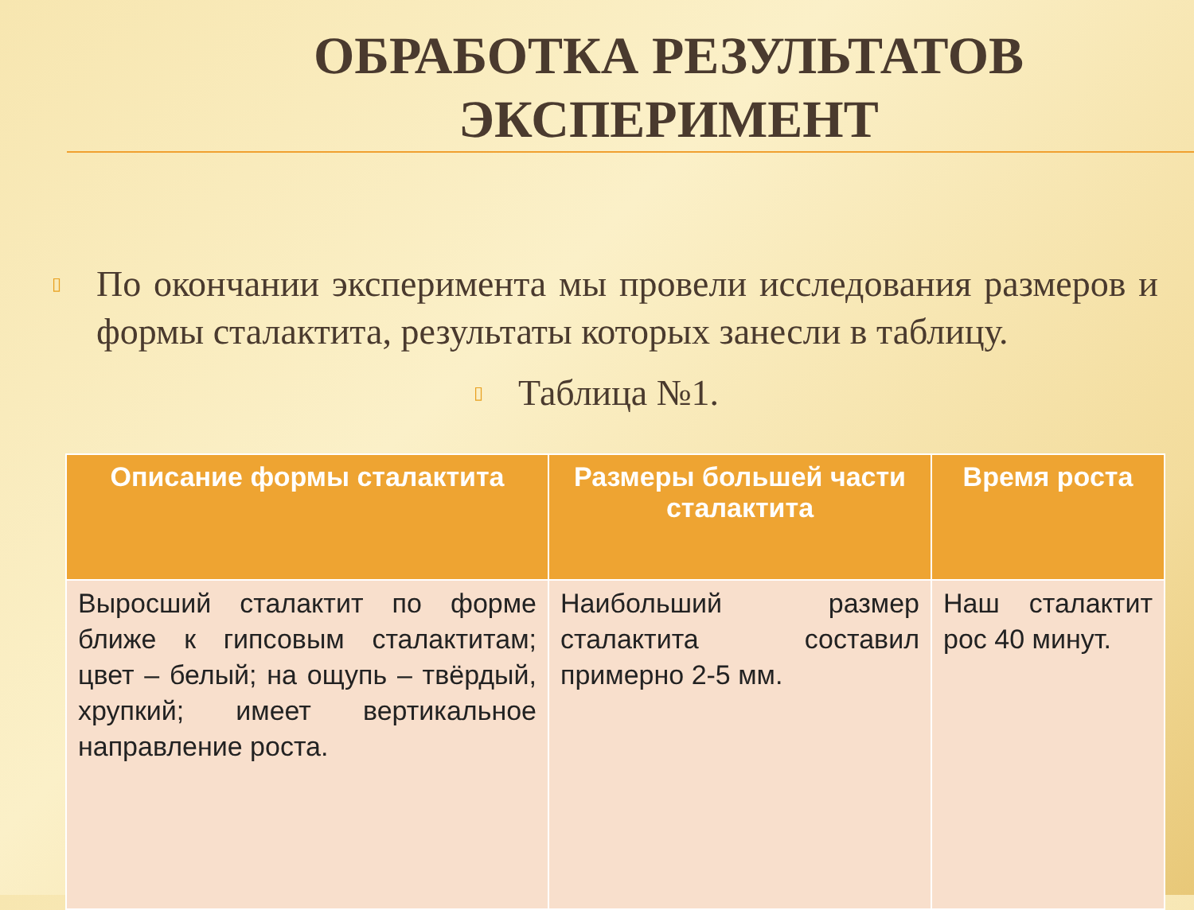ОБРАБОТКА РЕЗУЛЬТАТОВ ЭКСПЕРИМЕНТ
▯ По окончании эксперимента мы провели исследования размеров и формы сталактита, результаты которых занесли в таблицу.
▯ Таблица №1.
| Описание формы сталактита | Размеры большей части сталактита | Время роста |
| --- | --- | --- |
| Выросший сталактит по форме ближе к гипсовым сталактитам; цвет – белый; на ощупь – твёрдый, хрупкий; имеет вертикальное направление роста. | Наибольший размер сталактита составил примерно 2-5 мм. | Наш сталактит рос 40 минут. |